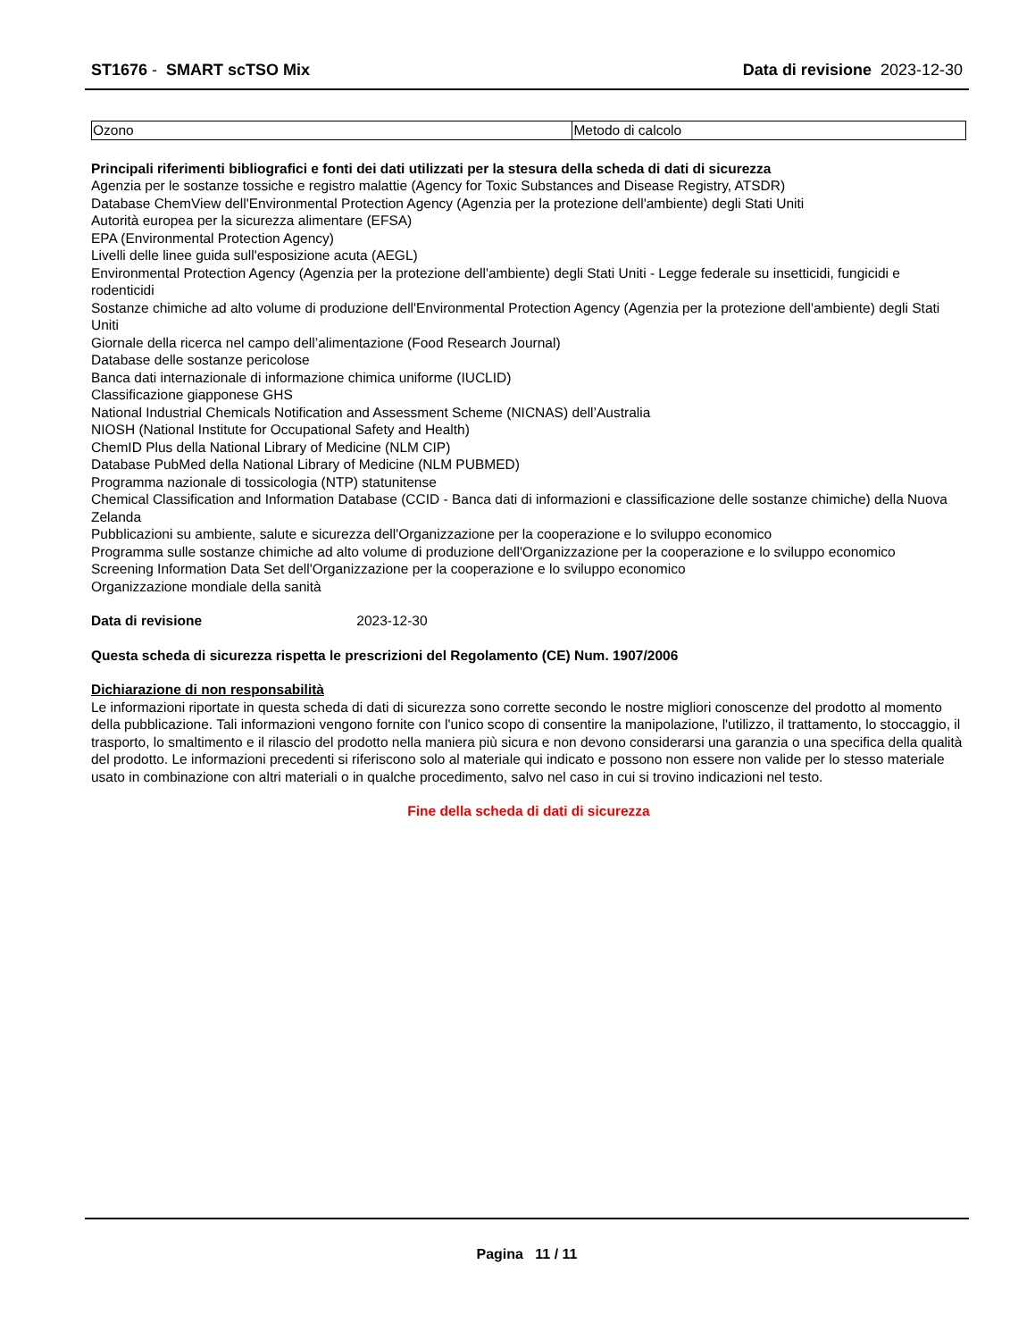ST1676 - SMART scTSO Mix Data di revisione 2023-12-30
| Ozono | Metodo di calcolo |
Principali riferimenti bibliografici e fonti dei dati utilizzati per la stesura della scheda di dati di sicurezza
Agenzia per le sostanze tossiche e registro malattie (Agency for Toxic Substances and Disease Registry, ATSDR)
Database ChemView dell'Environmental Protection Agency (Agenzia per la protezione dell'ambiente) degli Stati Uniti
Autorità europea per la sicurezza alimentare (EFSA)
EPA (Environmental Protection Agency)
Livelli delle linee guida sull'esposizione acuta (AEGL)
Environmental Protection Agency (Agenzia per la protezione dell'ambiente) degli Stati Uniti - Legge federale su insetticidi, fungicidi e rodenticidi
Sostanze chimiche ad alto volume di produzione dell'Environmental Protection Agency (Agenzia per la protezione dell'ambiente) degli Stati Uniti
Giornale della ricerca nel campo dell’alimentazione (Food Research Journal)
Database delle sostanze pericolose
Banca dati internazionale di informazione chimica uniforme (IUCLID)
Classificazione giapponese GHS
National Industrial Chemicals Notification and Assessment Scheme (NICNAS) dell’Australia
NIOSH (National Institute for Occupational Safety and Health)
ChemID Plus della National Library of Medicine (NLM CIP)
Database PubMed della National Library of Medicine (NLM PUBMED)
Programma nazionale di tossicologia (NTP) statunitense
Chemical Classification and Information Database (CCID - Banca dati di informazioni e classificazione delle sostanze chimiche) della Nuova Zelanda
Pubblicazioni su ambiente, salute e sicurezza dell'Organizzazione per la cooperazione e lo sviluppo economico
Programma sulle sostanze chimiche ad alto volume di produzione dell'Organizzazione per la cooperazione e lo sviluppo economico
Screening Information Data Set dell'Organizzazione per la cooperazione e lo sviluppo economico
Organizzazione mondiale della sanità
Data di revisione 2023-12-30
Questa scheda di sicurezza rispetta le prescrizioni del Regolamento (CE) Num. 1907/2006
Dichiarazione di non responsabilità
Le informazioni riportate in questa scheda di dati di sicurezza sono corrette secondo le nostre migliori conoscenze del prodotto al momento della pubblicazione. Tali informazioni vengono fornite con l'unico scopo di consentire la manipolazione, l'utilizzo, il trattamento, lo stoccaggio, il trasporto, lo smaltimento e il rilascio del prodotto nella maniera più sicura e non devono considerarsi una garanzia o una specifica della qualità del prodotto. Le informazioni precedenti si riferiscono solo al materiale qui indicato e possono non essere non valide per lo stesso materiale usato in combinazione con altri materiali o in qualche procedimento, salvo nel caso in cui si trovino indicazioni nel testo.
Fine della scheda di dati di sicurezza
Pagina 11 / 11